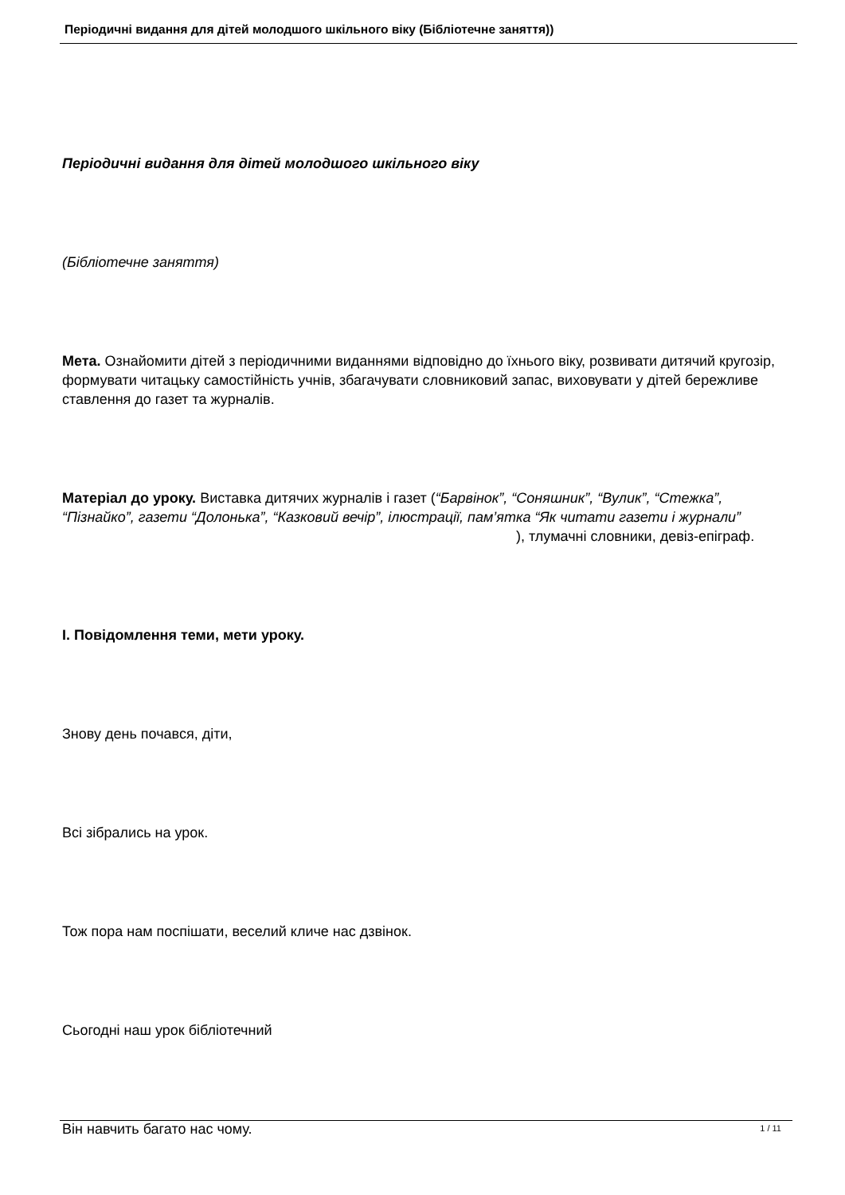Періодичні видання для дітей молодшого шкільного віку (Бібліотечне заняття))
Періодичні видання для дітей молодшого шкільного віку
(Бібліотечне заняття)
Мета. Ознайомити дітей з періодичними виданнями відповідно до їхнього віку, розвивати дитячий кругозір, формувати читацьку самостійність учнів, збагачувати словниковий запас, виховувати у дітей бережливе ставлення до газет та журналів.
Матеріал до уроку. Виставка дитячих журналів і газет (“Барвінок”, “Соняшник”, “Вулик”, “Стежка”, “Пізнайко”, газети “Долонька”, “Казковий вечір”, ілюстрації, пам’ятка “Як читати газети і журнали” ), тлумачні словники, девіз-епіграф.
I. Повідомлення теми, мети уроку.
Знову день почався, діти,
Всі зібрались на урок.
Тож пора нам поспішати, веселий кличе нас дзвінок.
Сьогодні наш урок бібліотечний
Він навчить багато нас чому.
1 / 11